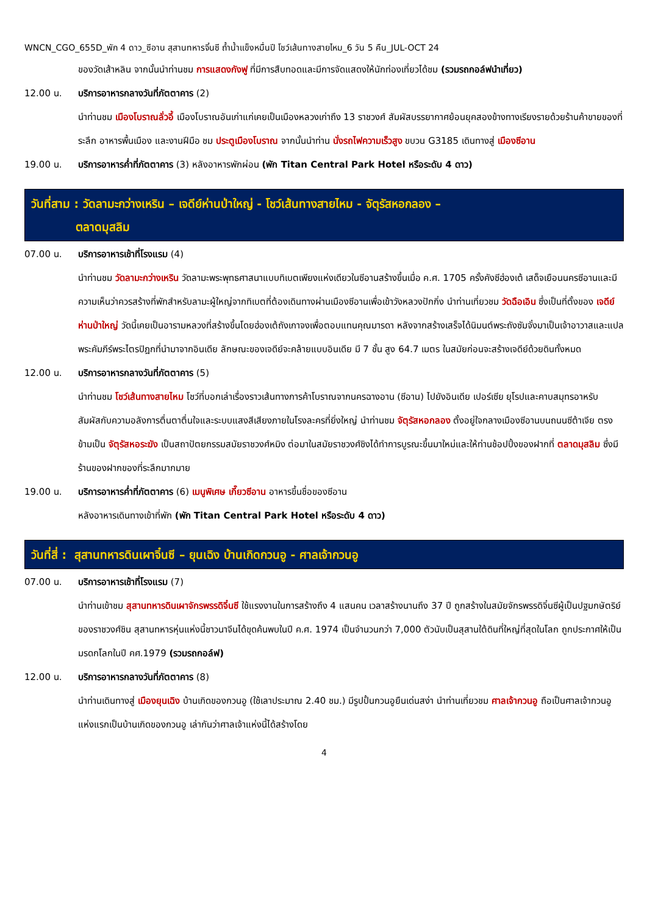WNCN_CGO_655D_พัก 4 ดาว_ซีอาน สุสานทหารจิ๋นซี ถ้ำน้ำแข็งหมื่นปี โชว์เส้นทางสายไหม_6 วัน 5 คืน_JUL-OCT 24
ของวัดเส้าหลิน จากนั้นนำท่านชม การแสดงกังฟู ที่มีการสืบทอดและมีการจัดแสดงให้นักท่องเที่ยวได้ชม (รวมรถกอล์ฟนำเที่ยว)
12.00 น. บริการอาหารกลางวันที่ภัตตาคาร (2)
นำท่านชม เมืองโบราณลั่วอี้ เมืองโบราณอันเก่าแก่เคยเป็นเมืองหลวงเก่าถึง 13 ราชวงศ์ สัมผัสบรรยากาศย้อนยุคสองข้างทางเรียงรายด้วยร้านค้าขายของที่ระลึก อาหารพื้นเมือง และงานฝีมือ ชม ประตูเมืองโบราณ จากนั้นนำท่าน นั่งรถไฟความเร็วสูง ขบวน G3185 เดินทางสู่ เมืองซีอาน
19.00 น. บริการอาหารค่ำที่ภัตตาคาร (3) หลังอาหารพักผ่อน (พัก Titan Central Park Hotel หรือระดับ 4 ดาว)
วันที่สาม : วัดลามะกว่างเหริน – เจดีย์ห่านป่าใหญ่ - โชว์เส้นทางสายไหม - จัตุรัสหอกลอง –
ตลาดมุสลิม
07.00 น. บริการอาหารเช้าที่โรงแรม (4)
นำท่านชม วัดลามะกว่างเหริน วัดลามะพระพุทธศาสนาแบบทิเบตเพียงแห่งเดียวในซีอานสร้างขึ้นเมื่อ ค.ศ. 1705 ครั้งคังซีฮ่องเต้ เสด็จเยือนนครซีอานและมีความเห็นว่าควรสร้างที่พักสำหรับลามะผู้ใหญ่จากทิเบตที่ต้องเดินทางผ่านเมืองซีอานเพื่อเข้าวังหลวงปักกิ่ง นำท่านเที่ยวชม วัดฉือเอิน ซึ่งเป็นที่ตั้งของ เจดีย์ห่านป่าใหญ่ วัดนี้เคยเป็นอารามหลวงที่สร้างขึ้นโดยฮ่องเต้ถังเกาจงเพื่อตอบแทนคุณมารดา หลังจากสร้างเสร็จได้นิมนต์พระถังซัมจั๋งมาเป็นเจ้าอาวาสและแปลพระคัมภีร์พระไตรปิฎกที่นำมาจากอินเดีย ลักษณะของเจดีย์จะคล้ายแบบอินเดีย มี 7 ชั้น สูง 64.7 เมตร ในสมัยก่อนจะสร้างเจดีย์ด้วยดินทั้งหมด
12.00 น. บริการอาหารกลางวันที่ภัตตาคาร (5)
นำท่านชม โชว์เส้นทางสายไหม โชว์ที่บอกเล่าเรื่องราวเส้นทางการค้าโบราณจากนครฉางอาน (ซีอาน) ไปยังอินเดีย เปอร์เซีย ยุโรปและคาบสมุทรอาหรับ สัมผัสกับความอลังการตื่นตาตื่นใจและระบบแสงสีเสียงภายในโรงละครที่ยิ่งใหญ่ นำท่านชม จัตุรัสหอกลอง ตั้งอยู่ใจกลางเมืองซีอานบนถนนซีต้าเจีย ตรงข้ามเป็น จัตุรัสหอระฆัง เป็นสถาปัตยกรรมสมัยราชวงศ์หมิง ต่อมาในสมัยราชวงศ์ชิงได้ทำการบูรณะขึ้นมาใหม่และให้ท่านช้อปปิ้งของฝากที่ ตลาดมุสลิม ซึ่งมีร้านของฝากของที่ระลึกมากมาย
19.00 น. บริการอาหารค่ำที่ภัตตาคาร (6) เมนูพิเศษ เกี๊ยวซีอาน อาหารขึ้นชื่อของซีอาน
หลังอาหารเดินทางเข้าที่พัก (พัก Titan Central Park Hotel หรือระดับ 4 ดาว)
วันที่สี่ : สุสานทหารดินเผาจิ๋นซี – ยุนเฉิง บ้านเกิดกวนอู - ศาลเจ้ากวนอู
07.00 น. บริการอาหารเช้าที่โรงแรม (7)
นำท่านเข้าชม สุสานทหารดินเผาจักรพรรดิจิ๋นซี ใช้แรงงานในการสร้างถึง 4 แสนคน เวลาสร้างนานถึง 37 ปี ถูกสร้างในสมัยจักรพรรดิจิ๋นซีผู้เป็นปฐมกษัตริย์ของราชวงศ์ชิน สุสานทหารหุ่นแห่งนี้ชาวนาจีนได้ขุดค้นพบในปี ค.ศ. 1974 เป็นจำนวนกว่า 7,000 ตัวนับเป็นสุสานใต้ดินที่ใหญ่ที่สุดในโลก ถูกประกาศให้เป็นมรดกโลกในปี คศ.1979 (รวมรถกอล์ฟ)
12.00 น. บริการอาหารกลางวันที่ภัตตาคาร (8)
นำท่านเดินทางสู่ เมืองยุนเฉิง บ้านเกิดของกวนอู (ใช้เลาประมาณ 2.40 ชม.) มีรูปปั้นกวนอูยืนเด่นสง่า นำท่านเที่ยวชม ศาลเจ้ากวนอู ถือเป็นศาลเจ้ากวนอูแห่งแรกเป็นบ้านเกิดของกวนอู เล่ากันว่าศาลเจ้าแห่งนี้ได้สร้างโดย
4